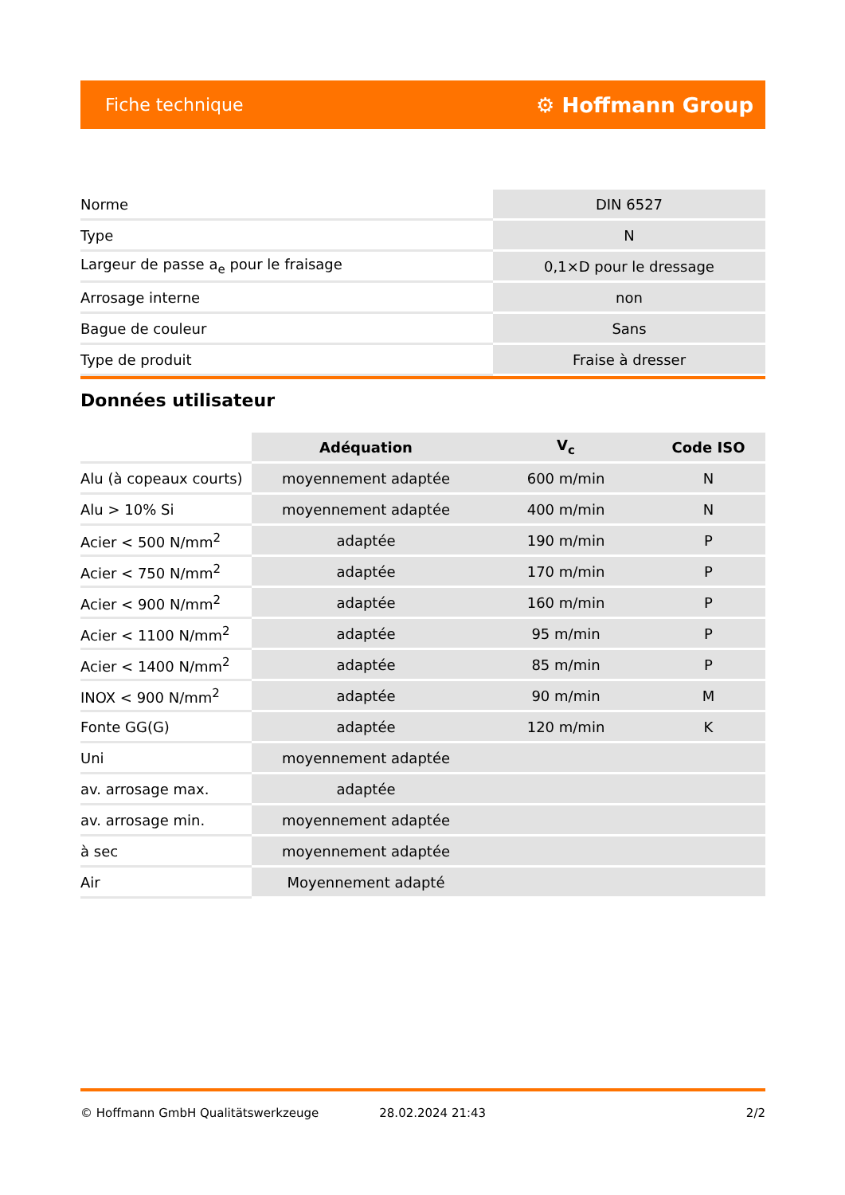Fiche technique ⚙ Hoffmann Group
| Norme | DIN 6527 |
| Type | N |
| Largeur de passe a<sub>e</sub> pour le fraisage | 0,1×D pour le dressage |
| Arrosage interne | non |
| Bague de couleur | Sans |
| Type de produit | Fraise à dresser |
Données utilisateur
| | Adéquation | V<sub>c</sub> | Code ISO |
| --- | --- | --- | --- |
| Alu (à copeaux courts) | moyennement adaptée | 600 m/min | N |
| Alu > 10% Si | moyennement adaptée | 400 m/min | N |
| Acier < 500 N/mm<sup>2</sup> | adaptée | 190 m/min | P |
| Acier < 750 N/mm<sup>2</sup> | adaptée | 170 m/min | P |
| Acier < 900 N/mm<sup>2</sup> | adaptée | 160 m/min | P |
| Acier < 1100 N/mm<sup>2</sup> | adaptée | 95 m/min | P |
| Acier < 1400 N/mm<sup>2</sup> | adaptée | 85 m/min | P |
| INOX < 900 N/mm<sup>2</sup> | adaptée | 90 m/min | M |
| Fonte GG(G) | adaptée | 120 m/min | K |
| Uni | moyennement adaptée | | |
| av. arrosage max. | adaptée | | |
| av. arrosage min. | moyennement adaptée | | |
| à sec | moyennement adaptée | | |
| Air | Moyennement adapté | | |
© Hoffmann GmbH Qualitätswerkzeuge 28.02.2024 21:43 2/2